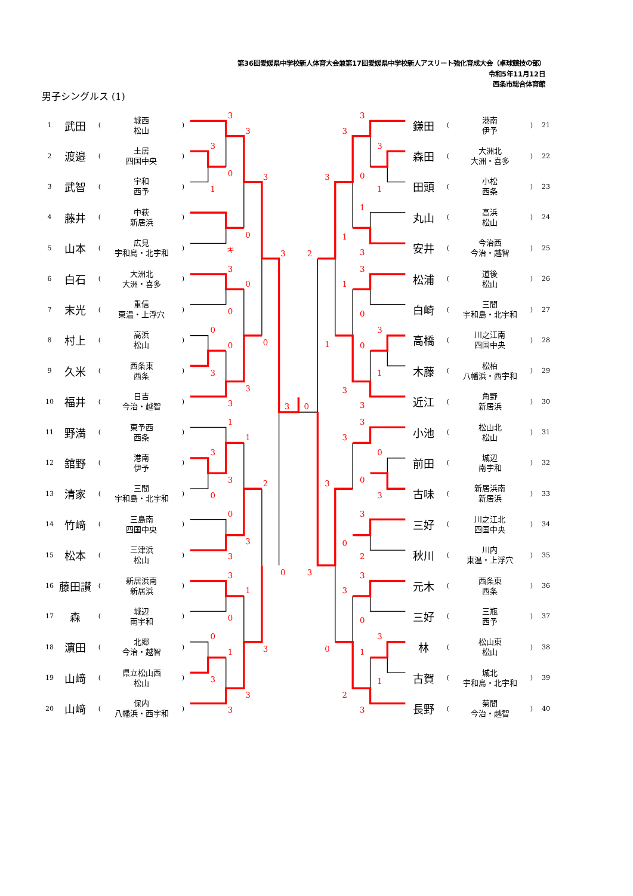第36回愛媛県中学校新人体育大会兼第17回愛媛県中学校新人アスリート強化育成大会（卓球競技の部）
令和5年11月12日
西条市総合体育館
男子シングルス (1)
| 1 | 武田 | ( | 城西 松山 | ) |
| 2 | 渡邉 | ( | 土居 四国中央 | ) |
| 3 | 武智 | ( | 宇和 西予 | ) |
| 4 | 藤井 | ( | 中萩 新居浜 | ) |
| 5 | 山本 | ( | 広見 宇和島・北宇和 | ) |
| 6 | 白石 | ( | 大洲北 大洲・喜多 | ) |
| 7 | 末光 | ( | 重信 東温・上浮穴 | ) |
| 8 | 村上 | ( | 高浜 松山 | ) |
| 9 | 久米 | ( | 西条東 西条 | ) |
| 10 | 福井 | ( | 日吉 今治・越智 | ) |
| 11 | 野満 | ( | 東予西 西条 | ) |
| 12 | 舘野 | ( | 港南 伊予 | ) |
| 13 | 清家 | ( | 三間 宇和島・北宇和 | ) |
| 14 | 竹﨑 | ( | 三島南 四国中央 | ) |
| 15 | 松本 | ( | 三津浜 松山 | ) |
| 16 | 藤田讃 | ( | 新居浜南 新居浜 | ) |
| 17 | 森 | ( | 城辺 南宇和 | ) |
| 18 | 濵田 | ( | 北郷 今治・越智 | ) |
| 19 | 山﨑 | ( | 県立松山西 松山 | ) |
| 20 | 山﨑 | ( | 保内 八幡浜・西宇和 | ) |
3
3
3
0
1
3
0
キ
3
3
0
0
0
0
0
3
3
3
3
0
1
1
3
3
0
2
0
3
3
0
3
3
1
0
0
1
3
3
3
3
3
3
3
0
3
1
1
1
3
2
3
1
0
3
1
0
1
3
3
3
3
0
3
0
3
3
0
2
3
3
0
3
1
0
1
2
3
| 鎌田 | ( | 港南 伊予 | ) | 21 |
| 森田 | ( | 大洲北 大洲・喜多 | ) | 22 |
| 田頭 | ( | 小松 西条 | ) | 23 |
| 丸山 | ( | 高浜 松山 | ) | 24 |
| 安井 | ( | 今治西 今治・越智 | ) | 25 |
| 松浦 | ( | 道後 松山 | ) | 26 |
| 白崎 | ( | 三間 宇和島・北宇和 | ) | 27 |
| 高橋 | ( | 川之江南 四国中央 | ) | 28 |
| 木藤 | ( | 松柏 八幡浜・西宇和 | ) | 29 |
| 近江 | ( | 角野 新居浜 | ) | 30 |
| 小池 | ( | 松山北 松山 | ) | 31 |
| 前田 | ( | 城辺 南宇和 | ) | 32 |
| 古味 | ( | 新居浜南 新居浜 | ) | 33 |
| 三好 | ( | 川之江北 四国中央 | ) | 34 |
| 秋川 | ( | 川内 東温・上浮穴 | ) | 35 |
| 元木 | ( | 西条東 西条 | ) | 36 |
| 三好 | ( | 三瓶 西予 | ) | 37 |
| 林 | ( | 松山東 松山 | ) | 38 |
| 古賀 | ( | 城北 宇和島・北宇和 | ) | 39 |
| 長野 | ( | 菊間 今治・越智 | ) | 40 |